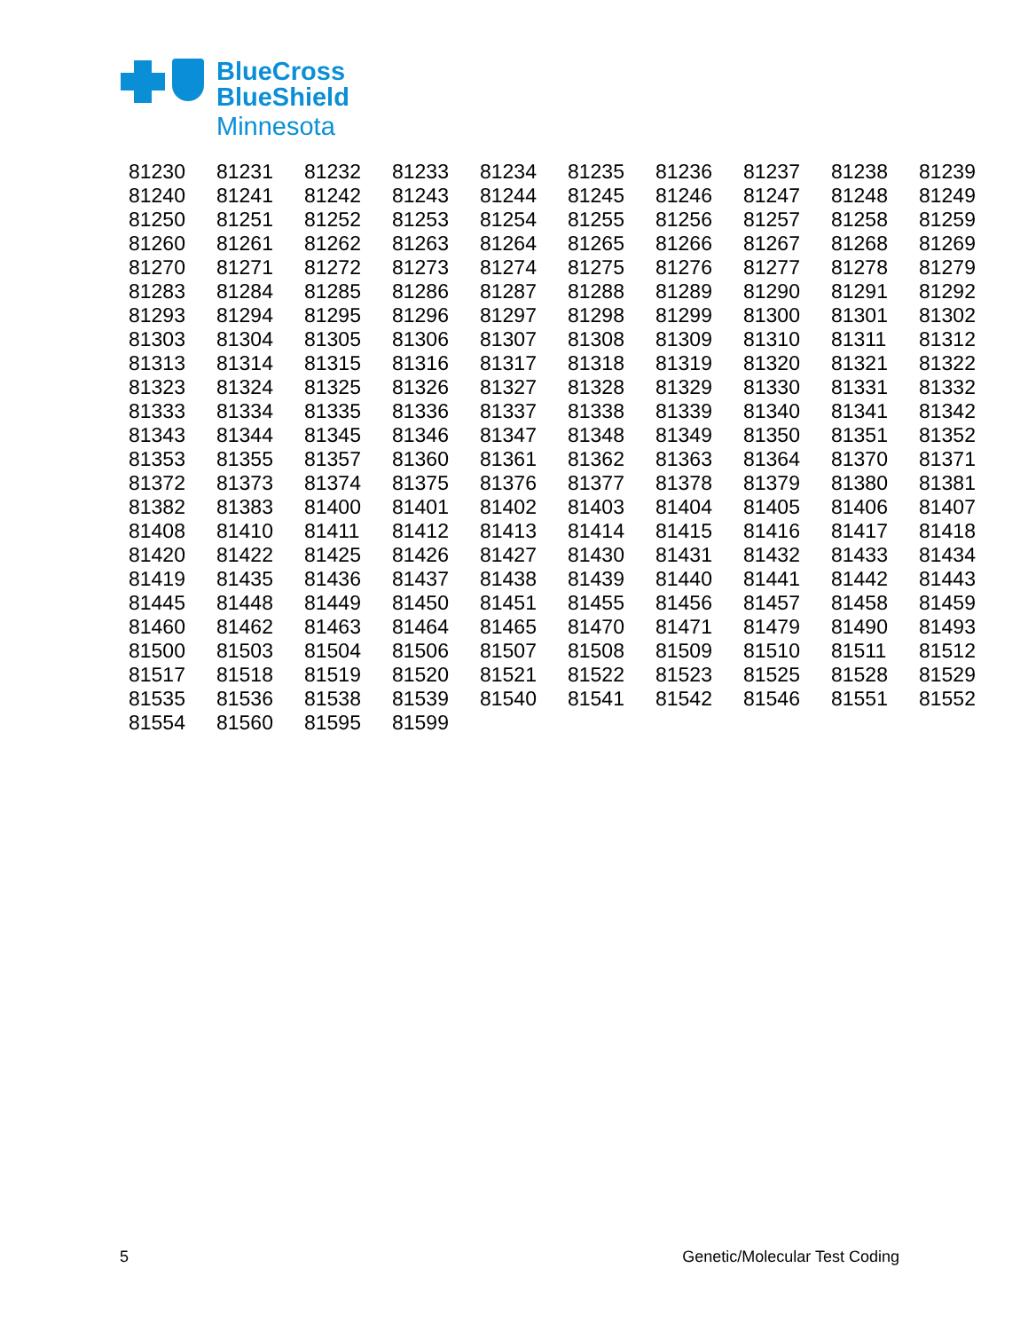BlueCross
BlueShield
Minnesota
| 81230 | 81231 | 81232 | 81233 | 81234 | 81235 | 81236 | 81237 | 81238 | 81239 |
| 81240 | 81241 | 81242 | 81243 | 81244 | 81245 | 81246 | 81247 | 81248 | 81249 |
| 81250 | 81251 | 81252 | 81253 | 81254 | 81255 | 81256 | 81257 | 81258 | 81259 |
| 81260 | 81261 | 81262 | 81263 | 81264 | 81265 | 81266 | 81267 | 81268 | 81269 |
| 81270 | 81271 | 81272 | 81273 | 81274 | 81275 | 81276 | 81277 | 81278 | 81279 |
| 81283 | 81284 | 81285 | 81286 | 81287 | 81288 | 81289 | 81290 | 81291 | 81292 |
| 81293 | 81294 | 81295 | 81296 | 81297 | 81298 | 81299 | 81300 | 81301 | 81302 |
| 81303 | 81304 | 81305 | 81306 | 81307 | 81308 | 81309 | 81310 | 81311 | 81312 |
| 81313 | 81314 | 81315 | 81316 | 81317 | 81318 | 81319 | 81320 | 81321 | 81322 |
| 81323 | 81324 | 81325 | 81326 | 81327 | 81328 | 81329 | 81330 | 81331 | 81332 |
| 81333 | 81334 | 81335 | 81336 | 81337 | 81338 | 81339 | 81340 | 81341 | 81342 |
| 81343 | 81344 | 81345 | 81346 | 81347 | 81348 | 81349 | 81350 | 81351 | 81352 |
| 81353 | 81355 | 81357 | 81360 | 81361 | 81362 | 81363 | 81364 | 81370 | 81371 |
| 81372 | 81373 | 81374 | 81375 | 81376 | 81377 | 81378 | 81379 | 81380 | 81381 |
| 81382 | 81383 | 81400 | 81401 | 81402 | 81403 | 81404 | 81405 | 81406 | 81407 |
| 81408 | 81410 | 81411 | 81412 | 81413 | 81414 | 81415 | 81416 | 81417 | 81418 |
| 81420 | 81422 | 81425 | 81426 | 81427 | 81430 | 81431 | 81432 | 81433 | 81434 |
| 81419 | 81435 | 81436 | 81437 | 81438 | 81439 | 81440 | 81441 | 81442 | 81443 |
| 81445 | 81448 | 81449 | 81450 | 81451 | 81455 | 81456 | 81457 | 81458 | 81459 |
| 81460 | 81462 | 81463 | 81464 | 81465 | 81470 | 81471 | 81479 | 81490 | 81493 |
| 81500 | 81503 | 81504 | 81506 | 81507 | 81508 | 81509 | 81510 | 81511 | 81512 |
| 81517 | 81518 | 81519 | 81520 | 81521 | 81522 | 81523 | 81525 | 81528 | 81529 |
| 81535 | 81536 | 81538 | 81539 | 81540 | 81541 | 81542 | 81546 | 81551 | 81552 |
| 81554 | 81560 | 81595 | 81599 | | | | | | |
5 Genetic/Molecular Test Coding